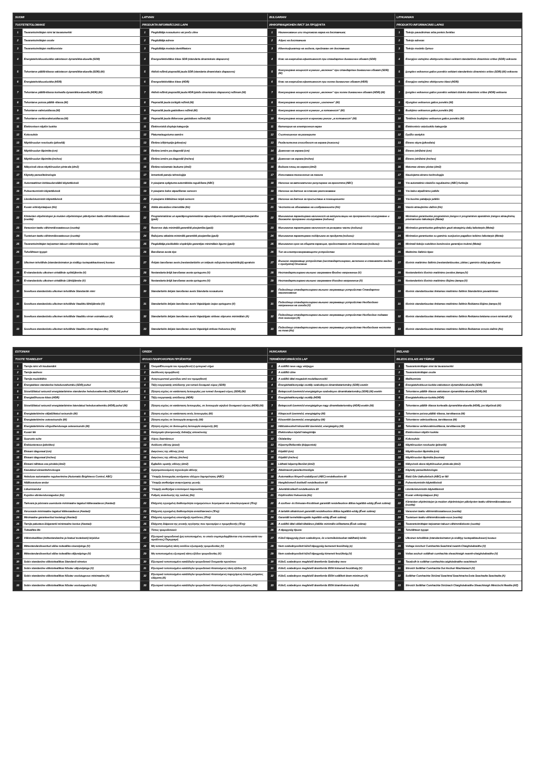| SUOMI | | LATVIAN | | BULGARIAN | | LITHUANIAN | |
| --- | --- | --- | --- | --- | --- | --- | --- |
| TUOTETIETOLOMAKE | | PRODUKTA INFORMĀCIJAS LAPA | | ИНФОРМАЦИОНЕН ЛИСТ ЗА ПРОДУКТА | | PRODUKTO INFORMACINIS LAPAS | |
| 1 | Tavarantoimittajan nimi tai tavaramerkki | 1 | Piegādātāja nosaukums vai preču zīme | 1 | Наименование или търговска марка на доставчика; | 1 | Tiekėjo pavadinimas arba prekės ženklas |
| 2 | Tavarantoimittajan osoite | 2 | Piegādātāja adrese | 2 | Адрес на доставчика | 2 | Tiekėjo adresas |
| 3 | Tavarantoimittajan mallitunniste | 3 | Piegādātāja modeļa identifikators | 3 | Идентификатор на модела, предлаган от доставчика | 3 | Tiekėjo modelio žymuo |
| 4 | Energiatehokkuusluokka vakiotason dynamiikka-alueella (SDR) | 4 | Energoefektivitātes klase SDR (standarta dinamiskais diapazons) | 4 | Клас на енергийна ефективност при стандартен динамичен обхват (SDR) | 4 | Energijos vartojimo efektyvumo klasė veikiant standartinės dinaminės srities (SDR) veiksena |
| 5 | Tehontarve päällä-tilassa vakiotason dynamiikka-alueella (SDR) (W) | 5 | Aktīvā režīmā pieprasītā jauda SDR (standarta dinamiskais diapazons) | 5 | Консумирана мощност в режим „включен“ при стандартен динамичен обхват (SDR) (W) | 5 | Įjungties veiksenos galios poreikis veikiant standartinės dinaminės srities (SDR) (W) veiksena |
| 6 | Energiatehokkuusluokka (HDR) | 6 | Energoefektivitātes klase (HDR) | 6 | Клас на енергийна ефективност при голям динамичен обхват (HDR) | 6 | Energijos vartojimo efektyvumo klasė (HDR) |
| 7 | Tehontarve päällä-tilassa korkealla dynamiikka-alueella (HDR) (W) | 7 | Aktīvā režīmā pieprasītā jauda HDR (plašs dinamiskais diapazons) režīmam (W) | 7 | Консумирана мощност в режим „включен“ при голям динамичен обхват (HDR) (W) | 7 | Įjungties veiksenos galios poreikis veikiant didelės dinaminės srities (HDR) veiksena |
| 8 | Tehontarve poissa päältä -tilassa (W) | 8 | Pieprasītā jauda izslēgtā režīmā (W) | 8 | Консумирана мощност в режим „изключен“ (W) | 8 | Išjungties veiksenos galios poreikis (W) |
| 9 | Tehontarve valmiustilassa (W) | 9 | Pieprasītā jauda gaidstāves režīmā (W) | 9 | Консумирана мощност в режим „в готовност“ (W) | 9 | Budėjimo veiksenos galios poreikis (W) |
| 10 | Tehontarve verkkovalmiustilassa (W) | 10 | Pieprasītā jauda tīklierosas gaidstāves režīmā (W) | 10 | Консумирана мощност в мрежови режим „в готовност“ (W) | 10 | Tinklinės budėjimo veiksenos galios poreikis (W) |
| 11 | Elektronisen näytön luokka | 11 | Elektroniskā displeja kategorija | 11 | Категория на електронния екран | 11 | Elektroninio vaizduoklio kategorija |
| 12 | Kokosuhde | 12 | Platuma/augstuma samērs | 12 | Съотношение на размерите | 12 | Dydžio santykis |
| 13 | Näyttöruudun resoluutio (pikseliä) | 13 | Ekrāna izšķirtspēja (pikseļos) | 13 | Разделителна способност на екрана (пиксели) | 13 | Ekrano skyra (pikseliais) |
| 14 | Näyttöruudun läpimitta (cm) | 14 | Ekrāna izmērs pa diagonāli (cm) | 14 | Диагонал на екрана (cm) | 14 | Ekrano įstrižainė (cm) |
| 15 | Näyttöruudun läpimitta (inches) | 15 | Ekrāna izmērs pa diagonāli (inches) | 15 | Диагонал на екрана (inches) | 15 | Ekrano įstrižainė (inches) |
| 16 | Näkyvissä oleva näyttöruudun pinta-ala (dm2) | 16 | Ekrāna redzamais laukums (dm2) | 16 | Видима площ на екрана (dm2) | 16 | Matomas ekrano plotas (dm2) |
| 17 | Käytetty paneeliteknologia | 17 | Izmantotā paneļu tehnoloģija | 17 | Използвана технология на панела | 17 | Naudojama ekrano technologija |
| 18 | Automaattinen kirkkaudensäätö käytettävissä | 18 | Ir pieejama spilgtuma automātiska regulēšana (ABC) | 18 | Наличие на автоматично регулиране на яркостта (ABC) | 18 | Yra automatinio skaisčio reguliavimo (ABC) funkcija |
| 19 | Puheentunnistin käytettävissä | 19 | Ir pieejams balss atpazīšanas sensors | 19 | Наличие на датчик за гласово разпознаване | 19 | Yra balso atpažinimo jutiklis |
| 20 | Läsnäolotunnistin käytettävissä | 20 | Ir pieejams klātbūtnes telpā sensors | 20 | Наличие на датчик за присъствие в помещението | 20 | Yra buvimo patalpoje jutiklis |
| 21 | Kuvan virkistystaajuus (Hz) | 21 | Attēla atsvaidzes intensitāte (Hz) | 21 | Честота на обновяване на изображението (Hz) | 21 | Vaizdo atnaujinimo dažnis (Hz) |
| 22 | Kiinteiden ohjelmistojen ja muiden ohjelmistojen päivitysten taattu vähimmäissaatavuus (vuotta): | 22 | Programmatūras un aparātprogrammatūras atjauninājumu minimālā garantētā pieejamība (gadi) | 22 | Минимална гарантирана наличност на актуализации на програмното осигуряване и базовото програмно осигуряване (години): | 22 | Minimalus garantuotas programinės įrangos ir programinės aparatinės įrangos atnaujinimų prieinamumo laikotarpis (Metai): |
| 23 | Varaosien taattu vähimmäissaatavuus (vuotta): | 23 | Rezerves daļu minimālā garantētā pieejamība (gadi): | 23 | Минимална гарантирана наличност на резервни части (години): | 23 | Minimalus garantuotas galimybės gauti atsarginių dalių laikotarpis (Metai): |
| 24 | Tuotetuen taattu vähimmäissaatavuus (vuotta): | 24 | Ražojumu atbalsta minimālā garantētā pieejamība (gadi): | 24 | Минимална гарантирана поддръжка за продукта (години): | 24 | Minimalus garantuotas su gaminiu susijusios pagalbos teikimo laikotarpis (Metai): |
| 25 | Tavarantoimittajan tarjoaman takuun vähimmäiskesto (vuotta): | 25 | Piegādātāja piedāvātās vispārējās garantijas minimālais ilgums (gadi): | 25 | Минимален срок на общата гаранция, предоставяна от доставчика (години): | 25 | Minimali tiekėjo suteiktos bendrosios garantijos trukmė (Metai): |
| 26 | Teholähteen tyyppi: | 26 | Barošanas avota tips | 26 | Тип на електрозахранващото устройство | 26 | Maitinimo šaltinio tipas |
| 27 | Ulkoinen teholähde (standardoimaton ja sisältyy tuotepakkaukseen) kuvaus | 27 | Ārējais barošanas avots (nestandartizēts un iekļauts ražojuma komplektācijā) apraksts | 27 | Външно захранващо устройство (нестандартизирано, включено в опаковката заедно с продукта) Описание | 27 | Išorinis maitinimo šaltinis (nestandartizuotas, įdėtas į gaminio dėžę) aprašymas |
| 28 | Ei-standardoitu ulkoinen virtalähde syöttöjännite (V) | 28 | Nestandarta ārējā barošanas avota spriegums (V) | 28 | Нестандартизирано външно захранване Входно напрежение (V) | 28 | Nestandartinis išorinio maitinimo įvesties įtampa (V) |
| 29 | Ei-standardoitu ulkoinen virtalähde Lähtöjännite (V) | 29 | Nestandarta ārējā barošanas avota spriegums (V) | 29 | Нестандартизирано външно захранване Изходно напрежение (V) | 29 | Nestandartinis išorinio maitinimo išėjimo įtampa (V) |
| 30 | Soveltuva standardoitu ulkoinen teholähde Standardin nimi | 30 | Standartizēts ārējais barošanas avots Standarta nosaukums | 30 | Подходящо стандартизирано външно захранващо устройство Стандартно наименование | 30 | Išorinis standartizuotas tinkamas maitinimo šaltinis Standartinis pavadinimas |
| 31 | Soveltuva standardoitu ulkoinen teholähde Vaadittu lähtöjännite (V) | 31 | Standartizēts ārējais barošanas avots Vajadzīgais izejas spriegums (V) | 31 | Подходящо стандартизирано външно захранващо устройство Необходимо напрежение на изхода (V) | 31 | Išorinis standartizuotas tinkamas maitinimo šaltinis Reikiama išėjimo įtampa (V) |
| 32 | Soveltuva standardoitu ulkoinen teholähde Vaadittu virran voimakkuus (A) | 32 | Standartizēts ārējais barošanas avots Vajadzīgais strāvas stiprums minimālais (A) | 32 | Подходящо стандартизирано външно захранващо устройство Необходим подаван ток минимум (A) | 32 | Išorinis standartizuotas tinkamas maitinimo šaltinis Reikiama tiekiama srovė minimali (A) |
| 33 | Soveltuva standardoitu ulkoinen teholähde Vaadittu virran taajuus (Hz) | 33 | Standartizēts ārējais barošanas avots Vajadzīgā strāvas frekvence (Hz) | 33 | Подходящо стандартизирано външно захранващо устройство Необходима честота на тока (Hz) | 33 | Išorinis standartizuotas tinkamas maitinimo šaltinis Reikiamas srovės dažnis (Hz) |
| ESTONIAN | | GREEK | | HUNGARIAN | | IRELAND | |
| --- | --- | --- | --- | --- | --- | --- | --- |
| TOOTE TEABELEHT | | ΦΥΛΛΟ ΠΛΗΡΟΦΟΡΙΩΝ ΠΡΟΪΟΝΤΟΣ | | TERMÉKINFORMÁCIÓS LAP | | BILEOG EOLAIS AN TÁIRGE | |
| 1 | Tarnija nimi või kaubamärk | 1 | Όνομα/Επωνυμία του προμηθευτή ή εμπορικό σήμα | 1 | A szállító neve vagy védjegye | 1 | Tavarantoimittajan nimi tai tavaramerkki |
| 2 | Tarnija aadress | 2 | Διεύθυνση προμηθευτή | 2 | A szállító címe | 2 | Tavarantoimittajan osoite |
| 3 | Tarnija mudelitähis | 3 | Αναγνωριστικό μοντέλου από τον προμηθευτή | 3 | A szállító által megadott modellazonosító | 3 | Mallitunniste |
| 4 | Energiaklass standardse heledusvahemiku (SDR) puhul | 4 | Τάξη ενεργειακής απόδοσης για τυπικό δυναμικό εύρος (SDR) | 4 | Energiahatékonysági osztály szabványos dinamikatartomány (SDR) esetén | 4 | Energiatehokkuus-luokka vakiotason dynamiikka-alueella (SDR) |
| 5 | Sisselülitatud seisundi energiatarbimine standardse heledusvahemiku (SDR) (W) puhul | 5 | Ζήτηση ισχύος σε κατάσταση λειτουργίας για τυπικό δυναμικό εύρος (SDR) (W) | 5 | Bekapcsolt üzemmód energiaigénye szabványos dinamikatartomány (SDR) (W) esetén | 5 | Tehontarve päällä- tilassa vakiotason dynamiikka-alueella (SDR) (W) |
| 6 | Energiatõhususe klass (HDR) | 6 | Τάξη ενεργειακής απόδοσης (HDR) | 6 | Energiahatékonysági osztály (HDR) | 6 | Energiatehokkuus-luokka (HDR) |
| 7 | Sisselülitatud seisundi energiatarbimine laiendatud heledusvahemiku (HDR) puhul (W) | 7 | Ζήτηση ισχύος σε κατάσταση λειτουργίας, σε λειτουργία υψηλού δυναμικού εύρους (HDR) (W) | 7 | Bekapcsolt üzemmód energiaigénye nagy dinamikatartomány (HDR) esetén (W) | 7 | Tehontarve päällä- tilassa korkealla dynamiikka-alueella (HDR), jos käytössä (W) |
| 8 | Energiatarbimine väljalülitatud seisundis (W) | 8 | Ζήτηση ισχύος σε κατάσταση εκτός λειτουργίας (W) | 8 | Kikapcsolt üzemmód, energiaigény (W) | 8 | Tehontarve poissa päältä -tilassa, tarvittaessa (W) |
| 9 | Energiatarbimine ooteseisundis (W) | 9 | Ζήτηση ισχύος σε λειτουργία αναμονής (W) | 9 | Készenléti üzemmód, energiaigény (W) | 9 | Tehontarve valmiustilassa, tarvittaessa (W) |
| 10 | Energiatarbimine võrguühendusega ooteseisundis (W) | 10 | Ζήτηση ισχύος σε δικτυωμένη λειτουργία αναμονής (W) | 10 | Hálózatvezérelt készenléti üzemmód, energiaigény (W) | 10 | Tehontarve verkkovalmiustilassa, tarvittaessa (W) |
| 11 | Kuvari liik | 11 | Κατηγορία ηλεκτρονικής διάταξης απεικόνισης | 11 | Elektronikus kijelző kategóriája | 11 | Elektronisen näytön luokka |
| 12 | Suuruste suhe | 12 | Λόγος διαστάσεων | 12 | Oldalarány | 12 | Kokosuhde |
| 13 | Eraldusteravus (pikslites) | 13 | Ανάλυση οθόνης (pixel) | 13 | Képernyőfelbontás (képpontok) | 13 | Näyttöruudun resoluutio (pikseliä) |
| 14 | Ekraani diagonaal (cm) | 14 | Διαγώνιος της οθόνης (cm) | 14 | Képátló (cm) | 14 | Näyttöruudun läpimitta (cm) |
| 15 | Ekraani diagonaal (inches) | 15 | Διαγώνιος της οθόνης (inches) | 15 | Képátló (inches) | 15 | Näyttöruudun läpimitta (tuumaa) |
| 16 | Ekraani nähtava osa pindala (dm2) | 16 | Εμβαδόν ορατής οθόνης (dm2) | 16 | Látható képernyőterület (dm2) | 16 | Näkyvissä oleva näyttöruudun pinta-ala (dm2) |
| 17 | Kasutatud ekraanitehnoloogia | 17 | Χρησιμοποιούμενη τεχνολογία οθόνης | 17 | Alkalmazott paneltechnológia | 17 | Käytetty paneeliteknologia |
| 18 | Heleduse automaatne reguleerimine (Automatic Brightness Control, ABC) | 18 | Ύπαρξη λειτουργίας αυτόματου ελέγχου λαμπρότητας (ABC) | 18 | Automatikus fényerő-szabályozó (ABC) rendelkezésre áll | 18 | Rialú Gile Uathoibríoch (ABC) ar fáil |
| 19 | Häältuvastuse andur | 19 | Ύπαρξη αισθητήρα αναγνώρισης φωνής | 19 | Hangfelismerő érzékelő rendelkezésre áll | 19 | Puheentunnistin käytettävissä |
| 20 | Liikumisandur | 20 | Ύπαρξη αισθητήρα εντοπισμού παρουσίας | 20 | Jelenlétérzékelő rendelkezésre áll | 20 | Läsnäolotunnistin käytettävissä |
| 21 | Kujutise värskendussagedus (Hz) | 21 | Ρυθμός ανανέωσης της εικόνας (Hz) | 21 | Képfrissítési frekvencia (Hz) | 21 | Kuvan virkistystaajuus (Hz) |
| 22 | Tarkvara ja püsivara uuenduste minimaalne tagatud kättesaadavus (Aastad): | 22 | Ελάχιστη εγγυημένη διαθεσιμότητα ενημερώσεων λογισμικού και υλικολογισμικού (Έτη): | 22 | A szoftver- és firmware-frissítések garantált rendelkezésre állása legalább eddig (Évek száma): | 22 | Kiinteiden ohjelmistojen ja muiden ohjelmistojen päivitysten taattu vähimmäissaatavuus (vuotta): |
| 23 | Varuosade minimaalne tagatud kättesaadavus (Aastad): | 23 | Ελάχιστη εγγυημένη διαθεσιμότητα ανταλλακτικών (Έτη): | 23 | A tartalék alkatrészek garantált rendelkezésre állása legalább eddig (Évek száma): | 23 | Varaosien taattu vähimmäissaatavuus (vuotta): |
| 24 | Minimaalne garanteeritud tootetugi (Aastad): | 24 | Ελάχιστη εγγυημένη υποστήριξη προϊόντος (Έτη): | 24 | Garantált terméktámogatás legalább eddig (Évek száma): | 24 | Tuotetuen taattu vähimmäissaata-vuus (vuotta): |
| 25 | Tarnija pakutava üldgarantii minimaalne kestus (Aastad): | 25 | Ελάχιστη διάρκεια της γενικής εγγύησης που προσφέρει ο προμηθευτής (Έτη): | 25 | A szállító által vállalt általános jótállás minimális időtartama (Évek száma): | 25 | Tavarantoimittajan tarjoaman takuun vähimmäiskesto (vuotta): |
| 26 | Toiteallika liik: | 26 | Τύπος τροφοδοτικού: | 26 | A tápegység típusa: | 26 | Teholähteen tyyppi |
| 27 | Välistoiteallikas (mittestandardne ja lisatud tootekasti) kirjeldus | 27 | Εξωτερικό τροφοδοτικό (μη τυποποιημένο, το οποίο συμπεριλαμβάνεται στη συσκευασία του προϊόντος) Περιγραφή | 27 | Külső tápegység (nem szabványos, és a termékdobozban található) leírás | 27 | Ulkoinen teholähde (standardoimaton ja sisältyy tuotepakkaukseen) kuvaus |
| 28 | Mittestandardiseeritud välise toiteallika sisendpinge (V) | 28 | Μη τυποποιημένη τάση εισόδου εξωτερικής τροφοδοσίας (V) | 28 | Nem szabványosított külső tápegység bemeneti feszültség (v) | 28 | Voltage Ionchuir Cumhachta Seachtraí neamh-Chaighdeánaithe (V) |
| 29 | Mittestandardiseeritud välise toiteallika väljundpinge (V) | 29 | Μη τυποποιημένη εξωτερική τάση εξόδου τροφοδοσίας (V) | 29 | Nem szabványosított külső tápegység kimeneti feszültség (V) | 29 | Voltas aschuir soláthair cumhachta sheachtraigh neamh-chaighdeánaithe (V) |
| 30 | Sobiv standardne välistoiteallikas Standardi nimetus | 30 | Εξωτερικό τυποποιημένο κατάλληλο τροφοδοτικό Ονομασία προτύπου | 30 | Külső, szabványos megfelelő áramforrás Szabvány neve | 30 | Tacaíodh le soláthar cumhachta caighdeánaithe seachtrach |
| 31 | Sobiv standardne välistoiteallikas Nõutav väljundpinge (V) | 31 | Εξωτερικό τυποποιημένο κατάλληλο τροφοδοτικό Απαιτούμενη τάση εξόδου (V) | 31 | Külső, szabványos megfelelő áramforrás Előírt kimeneti feszültség (V) | 31 | Shroich Soláthar Cumhachta Out Aschuir Riachtanach (V) |
| 32 | Sobiv standardne välistoiteallikas Nõutav voolutugevus minimaalne (A) | 32 | Εξωτερικό τυποποιημένο κατάλληλο τροφοδοτικό Απαιτούμενη παρεχόμενη ένταση ρεύματος ελάχιστη (A) | 32 | Külső, szabványos megfelelő áramforrás Előírt szállított áram minimum (A) | 32 | Soláthar Cumhachta Oiriúnaí Seachtraí Seachtracha Íosta Seachadta Seachadta (A) |
| 33 | Sobiv standardne välistoiteallikas Nõutav voolusagedus (Hz) | 33 | Εξωτερικό τυποποιημένο κατάλληλο τροφοδοτικό Απαιτούμενη συχνότητα ρεύματος (Hz) | 33 | Külső, szabványos megfelelő áramforrás Előírt áramfrekvencia (Hz) | 33 | Shroich Soláthar Cumhachta Oiriúnach Chaighdeánaithe Sheachtraigh Minicíocht Reatha (HZ) |